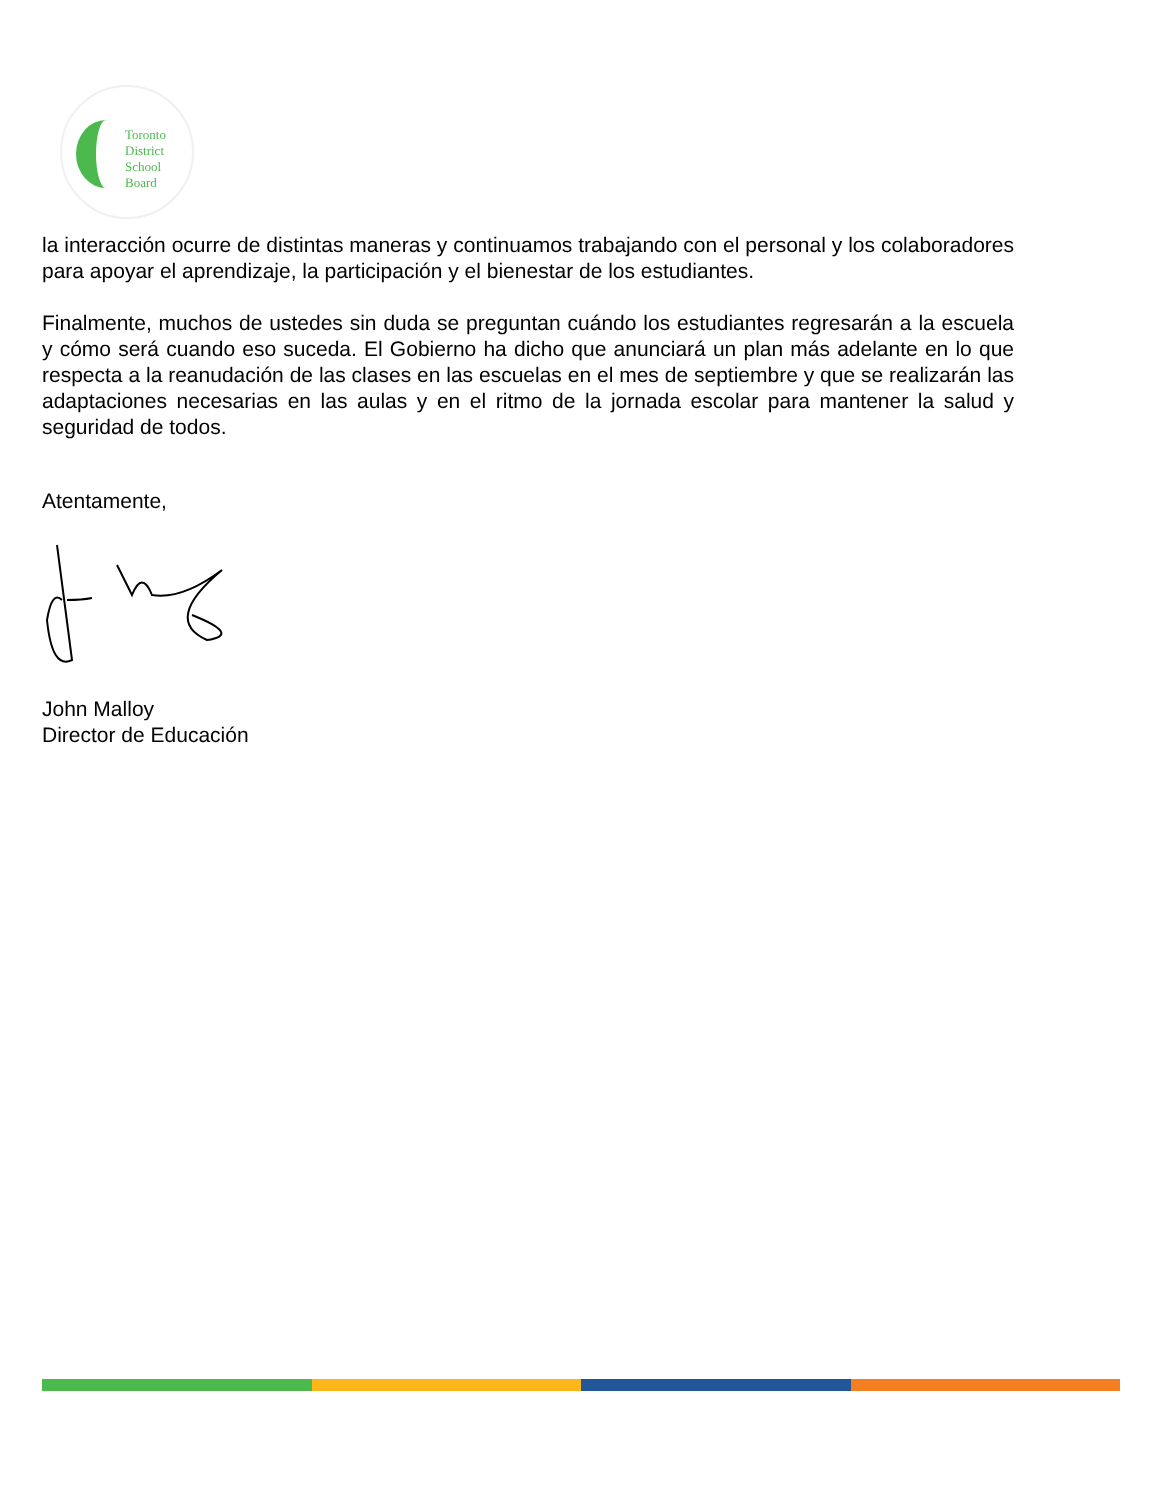Toronto
District
School
Board
la interacción ocurre de distintas maneras y continuamos trabajando con el personal y los colaboradores para apoyar el aprendizaje, la participación y el bienestar de los estudiantes.
Finalmente, muchos de ustedes sin duda se preguntan cuándo los estudiantes regresarán a la escuela y cómo será cuando eso suceda. El Gobierno ha dicho que anunciará un plan más adelante en lo que respecta a la reanudación de las clases en las escuelas en el mes de septiembre y que se realizarán las adaptaciones necesarias en las aulas y en el ritmo de la jornada escolar para mantener la salud y seguridad de todos.
Atentamente,
John Malloy
Director de Educación